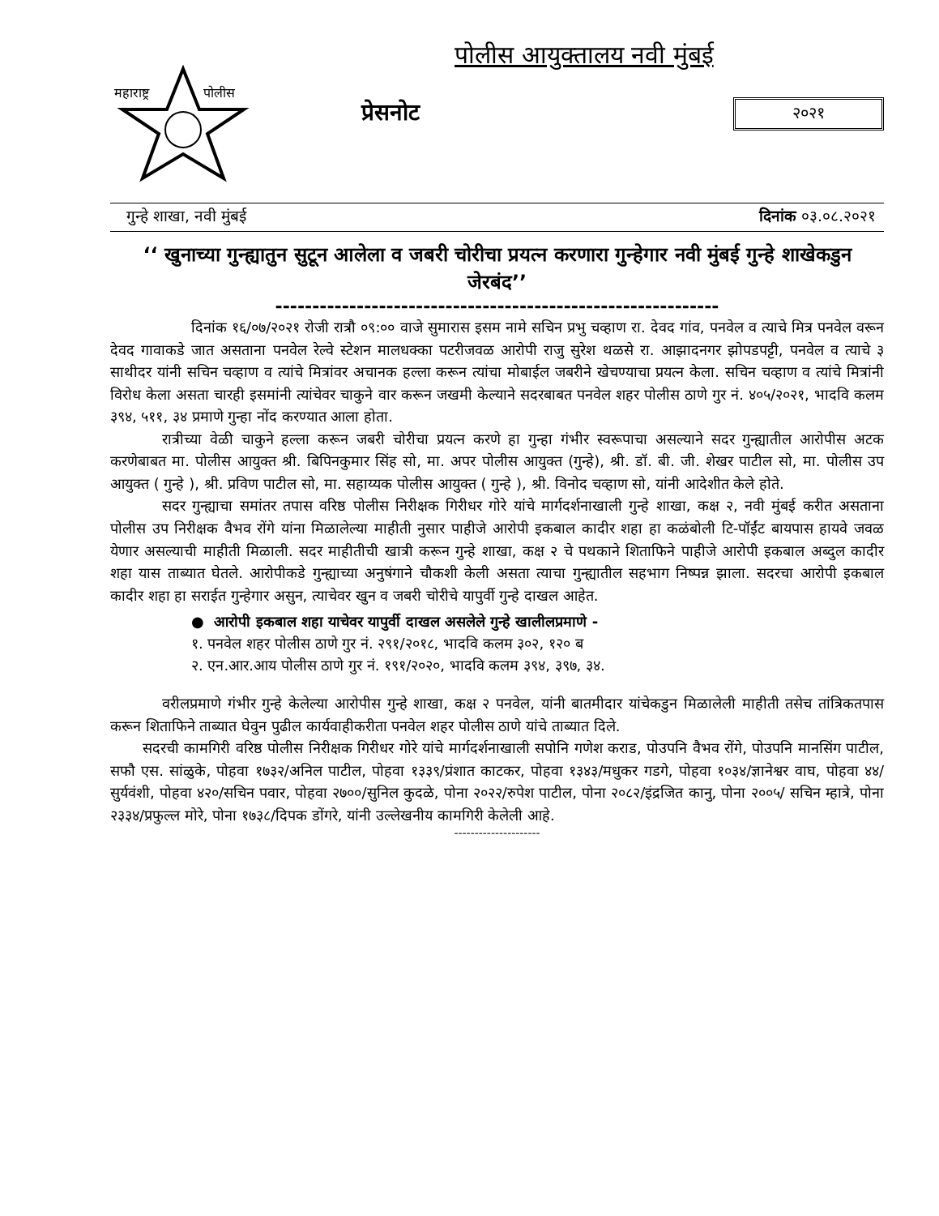महाराष्ट्र
पोलीस
पोलीस आयुक्तालय नवी मुंबई
प्रेसनोट २०२१
गुन्हे शाखा, नवी मुंबई दिनांक ०३.०८.२०२१
‘‘ खुनाच्या गुन्ह्यातुन सुटून आलेला व जबरी चोरीचा प्रयत्न करणारा गुन्हेगार नवी मुंबई गुन्हे शाखेकडुन जेरबंद’’
------------------------------------------------------------
दिनांक १६/०७/२०२१ रोजी रात्रौ ०९:०० वाजे सुमारास इसम नामे सचिन प्रभु चव्हाण रा. देवद गांव, पनवेल व त्याचे मित्र पनवेल वरून देवद गावाकडे जात असताना पनवेल रेल्वे स्टेशन मालधक्का पटरीजवळ आरोपी राजु सुरेश थळसे रा. आझादनगर झोपडपट्टी, पनवेल व त्याचे ३ साथीदर यांनी सचिन चव्हाण व त्यांचे मित्रांवर अचानक हल्ला करून त्यांचा मोबाईल जबरीने खेचण्याचा प्रयत्न केला. सचिन चव्हाण व त्यांचे मित्रांनी विरोध केला असता चारही इसमांनी त्यांचेवर चाकुने वार करून जखमी केल्याने सदरबाबत पनवेल शहर पोलीस ठाणे गुर नं. ४०५/२०२१, भादवि कलम ३९४, ५११, ३४ प्रमाणे गुन्हा नोंद करण्यात आला होता.
रात्रीच्या वेळी चाकुने हल्ला करून जबरी चोरीचा प्रयत्न करणे हा गुन्हा गंभीर स्वरूपाचा असल्याने सदर गुन्ह्यातील आरोपीस अटक करणेबाबत मा. पोलीस आयुक्त श्री. बिपिनकुमार सिंह सो, मा. अपर पोलीस आयुक्त (गुन्हे), श्री. डॉ. बी. जी. शेखर पाटील सो, मा. पोलीस उप आयुक्त ( गुन्हे ), श्री. प्रविण पाटील सो, मा. सहाय्यक पोलीस आयुक्त ( गुन्हे ), श्री. विनोद चव्हाण सो, यांनी आदेशीत केले होते.
सदर गुन्ह्याचा समांतर तपास वरिष्ठ पोलीस निरीक्षक गिरीधर गोरे यांचे मार्गदर्शनाखाली गुन्हे शाखा, कक्ष २, नवी मुंबई करीत असताना पोलीस उप निरीक्षक वैभव रोंगे यांना मिळालेल्या माहीती नुसार पाहीजे आरोपी इकबाल कादीर शहा हा कळंबोली टि-पॉईंट बायपास हायवे जवळ येणार असल्याची माहीती मिळाली. सदर माहीतीची खात्री करून गुन्हे शाखा, कक्ष २ चे पथकाने शिताफिने पाहीजे आरोपी इकबाल अब्दुल कादीर शहा यास ताब्यात घेतले. आरोपीकडे गुन्ह्याच्या अनुषंगाने चौकशी केली असता त्याचा गुन्ह्यातील सहभाग निष्पन्न झाला. सदरचा आरोपी इकबाल कादीर शहा हा सराईत गुन्हेगार असुन, त्याचेवर खुन व जबरी चोरीचे यापुर्वी गुन्हे दाखल आहेत.
● आरोपी इकबाल शहा याचेवर यापुर्वी दाखल असलेले गुन्हे खालीलप्रमाणे -
१. पनवेल शहर पोलीस ठाणे गुर नं. २९१/२०१८, भादवि कलम ३०२, १२० ब
२. एन.आर.आय पोलीस ठाणे गुर नं. १९१/२०२०, भादवि कलम ३९४, ३९७, ३४.
वरीलप्रमाणे गंभीर गुन्हे केलेल्या आरोपीस गुन्हे शाखा, कक्ष २ पनवेल, यांनी बातमीदार यांचेकडुन मिळालेली माहीती तसेच तांत्रिकतपास करून शिताफिने ताब्यात घेवुन पुढील कार्यवाहीकरीता पनवेल शहर पोलीस ठाणे यांचे ताब्यात दिले.
सदरची कामगिरी वरिष्ठ पोलीस निरीक्षक गिरीधर गोरे यांचे मार्गदर्शनाखाली सपोनि गणेश कराड, पोउपनि वैभव रोंगे, पोउपनि मानसिंग पाटील, सफौ एस. सांळुके, पोहवा १७३२/अनिल पाटील, पोहवा १३३९/प्रंशात काटकर, पोहवा १३४३/मधुकर गडगे, पोहवा १०३४/ज्ञानेश्वर वाघ, पोहवा ४४/सुर्यवंशी, पोहवा ४२०/सचिन पवार, पोहवा २७००/सुनिल कुदळे, पोना २०२२/रुपेश पाटील, पोना २०८२/इंद्रजित कानु, पोना २००५/ सचिन म्हात्रे, पोना २३३४/प्रफुल्ल मोरे, पोना १७३८/दिपक डोंगरे, यांनी उल्लेखनीय कामगिरी केलेली आहे.
---------------------